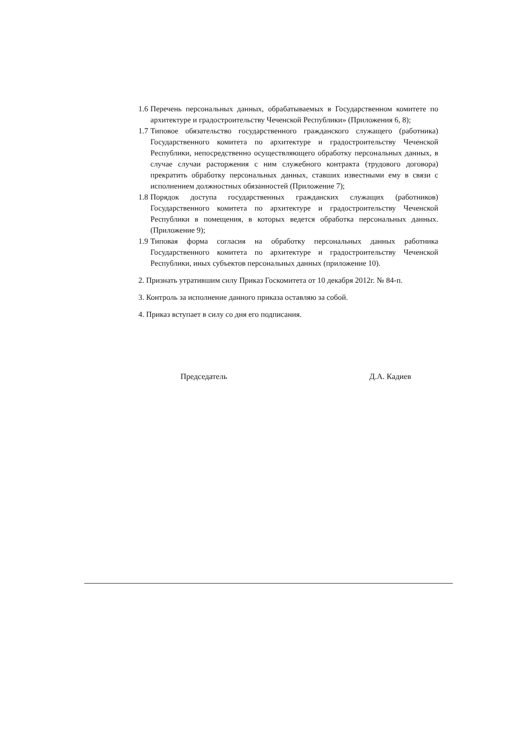1.6 Перечень персональных данных, обрабатываемых в Государственном комитете по архитектуре и градостроительству Чеченской Республики» (Приложения 6, 8);
1.7 Типовое обязательство государственного гражданского служащего (работника) Государственного комитета по архитектуре и градостроительству Чеченской Республики, непосредственно осуществляющего обработку персональных данных, в случае случаи расторжения с ним служебного контракта (трудового договора) прекратить обработку персональных данных, ставших известными ему в связи с исполнением должностных обязанностей (Приложение 7);
1.8 Порядок доступа государственных гражданских служащих (работников) Государственного комитета по архитектуре и градостроительству Чеченской Республики в помещения, в которых ведется обработка персональных данных. (Приложение 9);
1.9 Типовая форма согласия на обработку персональных данных работника Государственного комитета по архитектуре и градостроительству Чеченской Республики, иных субъектов персональных данных (приложение 10).
2. Признать утратившим силу Приказ Госкомитета от 10 декабря 2012г. № 84-п.
3. Контроль за исполнение данного приказа оставляю за собой.
4. Приказ вступает в силу со дня его подписания.
Председатель Д.А. Кадиев